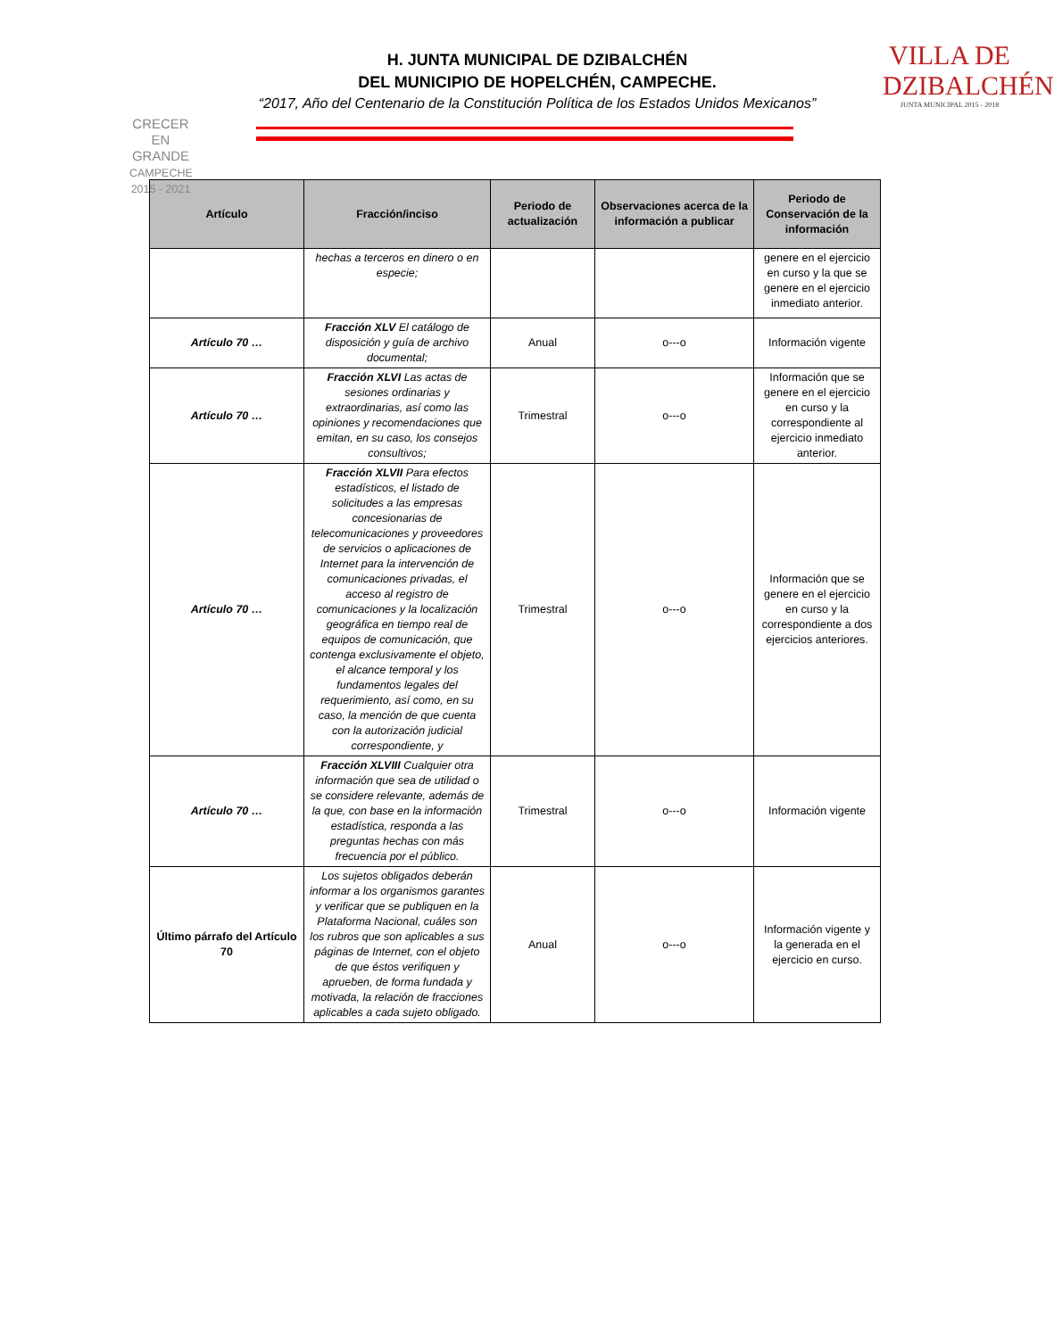CRECER
EN GRANDE
CAMPECHE 2015 - 2021
H. JUNTA MUNICIPAL DE DZIBALCHÉN
DEL MUNICIPIO DE HOPELCHÉN, CAMPECHE.
“2017, Año del Centenario de la Constitución Política de los Estados Unidos Mexicanos”
VILLA DE DZIBALCHÉN
JUNTA MUNICIPAL 2015 - 2018
| Artículo | Fracción/inciso | Periodo de actualización | Observaciones acerca de la información a publicar | Periodo de Conservación de la información |
| --- | --- | --- | --- | --- |
| | hechas a terceros en dinero o en especie; | | | genere en el ejercicio en curso y la que se genere en el ejercicio inmediato anterior. |
| Artículo 70 … | Fracción XLV El catálogo de disposición y guía de archivo documental; | Anual | o---o | Información vigente |
| Artículo 70 … | Fracción XLVI Las actas de sesiones ordinarias y extraordinarias, así como las opiniones y recomendaciones que emitan, en su caso, los consejos consultivos; | Trimestral | o---o | Información que se genere en el ejercicio en curso y la correspondiente al ejercicio inmediato anterior. |
| Artículo 70 … | Fracción XLVII Para efectos estadísticos, el listado de solicitudes a las empresas concesionarias de telecomunicaciones y proveedores de servicios o aplicaciones de Internet para la intervención de comunicaciones privadas, el acceso al registro de comunicaciones y la localización geográfica en tiempo real de equipos de comunicación, que contenga exclusivamente el objeto, el alcance temporal y los fundamentos legales del requerimiento, así como, en su caso, la mención de que cuenta con la autorización judicial correspondiente, y | Trimestral | o---o | Información que se genere en el ejercicio en curso y la correspondiente a dos ejercicios anteriores. |
| Artículo 70 … | Fracción XLVIII Cualquier otra información que sea de utilidad o se considere relevante, además de la que, con base en la información estadística, responda a las preguntas hechas con más frecuencia por el público. | Trimestral | o---o | Información vigente |
| Último párrafo del Artículo 70 | Los sujetos obligados deberán informar a los organismos garantes y verificar que se publiquen en la Plataforma Nacional, cuáles son los rubros que son aplicables a sus páginas de Internet, con el objeto de que éstos verifiquen y aprueben, de forma fundada y motivada, la relación de fracciones aplicables a cada sujeto obligado. | Anual | o---o | Información vigente y la generada en el ejercicio en curso. |